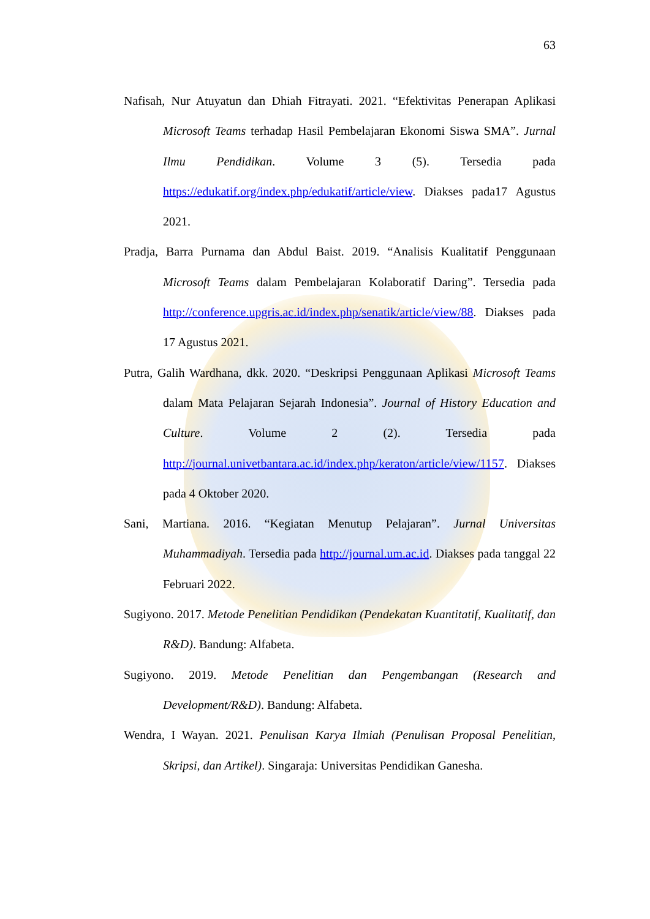63
Nafisah, Nur Atuyatun dan Dhiah Fitrayati. 2021. “Efektivitas Penerapan Aplikasi Microsoft Teams terhadap Hasil Pembelajaran Ekonomi Siswa SMA”. Jurnal Ilmu Pendidikan. Volume 3 (5). Tersedia pada https://edukatif.org/index.php/edukatif/article/view. Diakses pada17 Agustus 2021.
Pradja, Barra Purnama dan Abdul Baist. 2019. “Analisis Kualitatif Penggunaan Microsoft Teams dalam Pembelajaran Kolaboratif Daring”. Tersedia pada http://conference.upgris.ac.id/index.php/senatik/article/view/88. Diakses pada 17 Agustus 2021.
Putra, Galih Wardhana, dkk. 2020. “Deskripsi Penggunaan Aplikasi Microsoft Teams dalam Mata Pelajaran Sejarah Indonesia”. Journal of History Education and Culture. Volume 2 (2). Tersedia pada http://journal.univetbantara.ac.id/index.php/keraton/article/view/1157. Diakses pada 4 Oktober 2020.
Sani, Martiana. 2016. “Kegiatan Menutup Pelajaran”. Jurnal Universitas Muhammadiyah. Tersedia pada http://journal.um.ac.id. Diakses pada tanggal 22 Februari 2022.
Sugiyono. 2017. Metode Penelitian Pendidikan (Pendekatan Kuantitatif, Kualitatif, dan R&D). Bandung: Alfabeta.
Sugiyono. 2019. Metode Penelitian dan Pengembangan (Research and Development/R&D). Bandung: Alfabeta.
Wendra, I Wayan. 2021. Penulisan Karya Ilmiah (Penulisan Proposal Penelitian, Skripsi, dan Artikel). Singaraja: Universitas Pendidikan Ganesha.